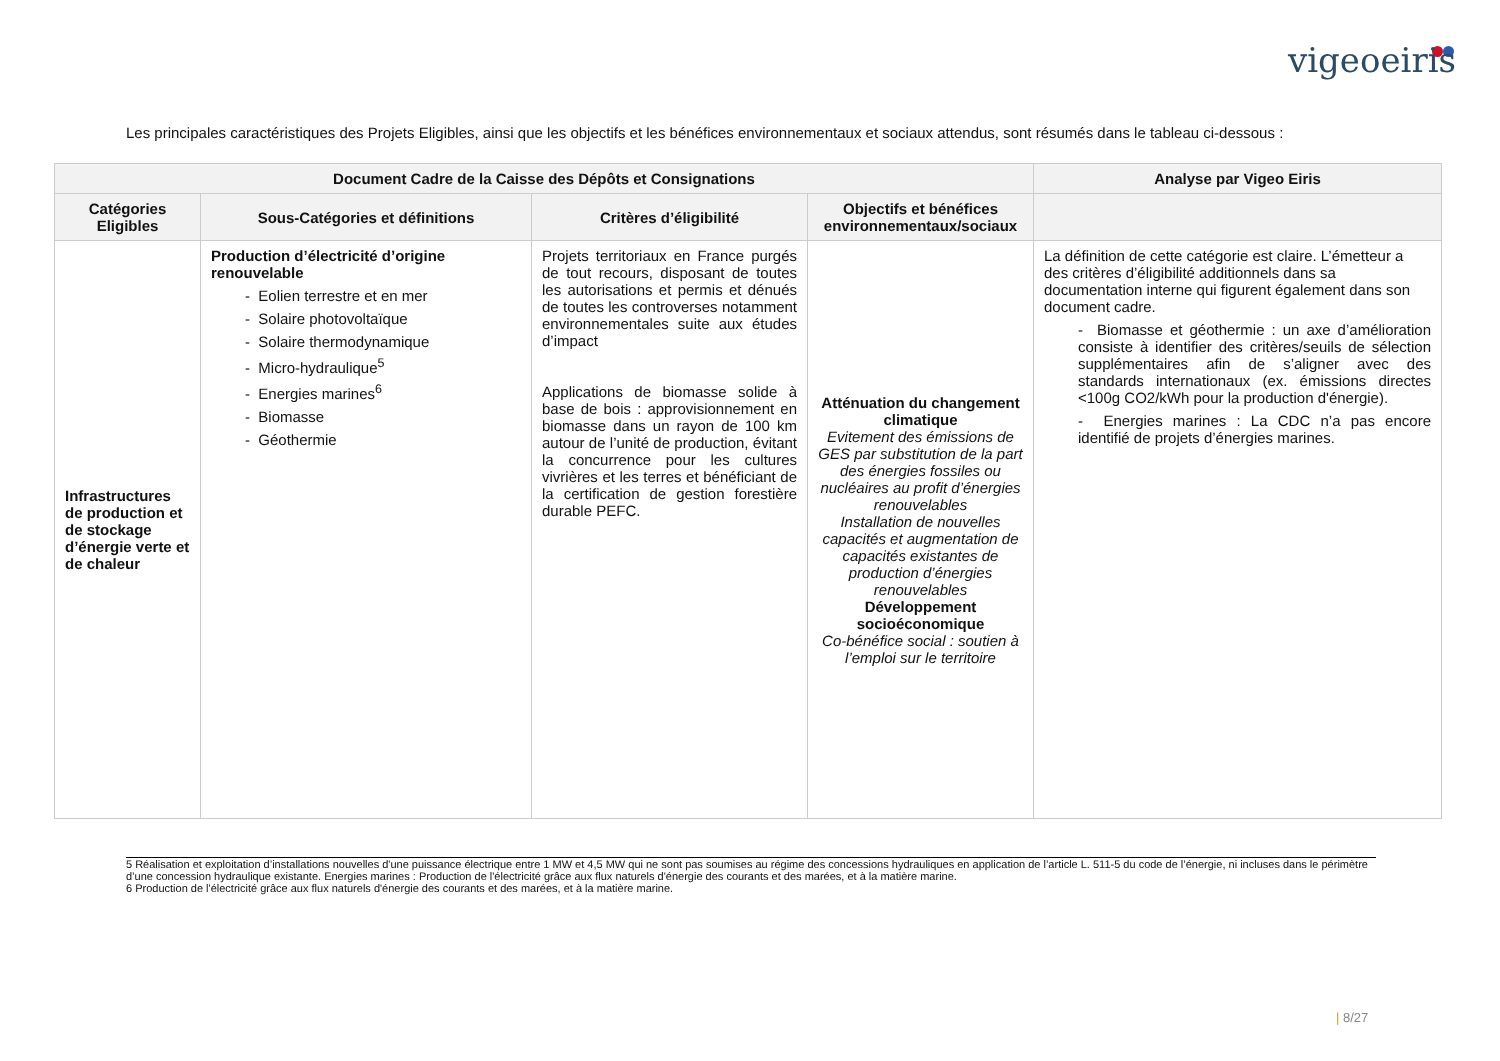vigeoeiris
Les principales caractéristiques des Projets Eligibles, ainsi que les objectifs et les bénéfices environnementaux et sociaux attendus, sont résumés dans le tableau ci-dessous :
| Document Cadre de la Caisse des Dépôts et Consignations | | | | Analyse par Vigeo Eiris |
| --- | --- | --- | --- | --- |
| Catégories Eligibles | Sous-Catégories et définitions | Critères d’éligibilité | Objectifs et bénéfices environnementaux/sociaux | |
| Infrastructures de production et de stockage d’énergie verte et de chaleur | Production d’électricité d’origine renouvelable - Eolien terrestre et en mer - Solaire photovoltaïque - Solaire thermodynamique - Micro-hydraulique<sup>5</sup> - Energies marines<sup>6</sup> - Biomasse - Géothermie | Projets territoriaux en France purgés de tout recours, disposant de toutes les autorisations et permis et dénués de toutes les controverses notamment environnementales suite aux études d’impact Applications de biomasse solide à base de bois : approvisionnement en biomasse dans un rayon de 100 km autour de l’unité de production, évitant la concurrence pour les cultures vivrières et les terres et bénéficiant de la certification de gestion forestière durable PEFC. | Atténuation du changement climatique Evitement des émissions de GES par substitution de la part des énergies fossiles ou nucléaires au profit d’énergies renouvelables Installation de nouvelles capacités et augmentation de capacités existantes de production d’énergies renouvelables Développement socioéconomique Co-bénéfice social : soutien à l’emploi sur le territoire | La définition de cette catégorie est claire. L’émetteur a des critères d’éligibilité additionnels dans sa documentation interne qui figurent également dans son document cadre. - Biomasse et géothermie : un axe d’amélioration consiste à identifier des critères/seuils de sélection supplémentaires afin de s’aligner avec des standards internationaux (ex. émissions directes <100g CO2/kWh pour la production d'énergie). - Energies marines : La CDC n’a pas encore identifié de projets d’énergies marines. |
5 Réalisation et exploitation d’installations nouvelles d'une puissance électrique entre 1 MW et 4,5 MW qui ne sont pas soumises au régime des concessions hydrauliques en application de l’article L. 511-5 du code de l’énergie, ni incluses dans le périmètre d’une concession hydraulique existante. Energies marines : Production de l'électricité grâce aux flux naturels d'énergie des courants et des marées, et à la matière marine.
6 Production de l'électricité grâce aux flux naturels d'énergie des courants et des marées, et à la matière marine.
| 8/27